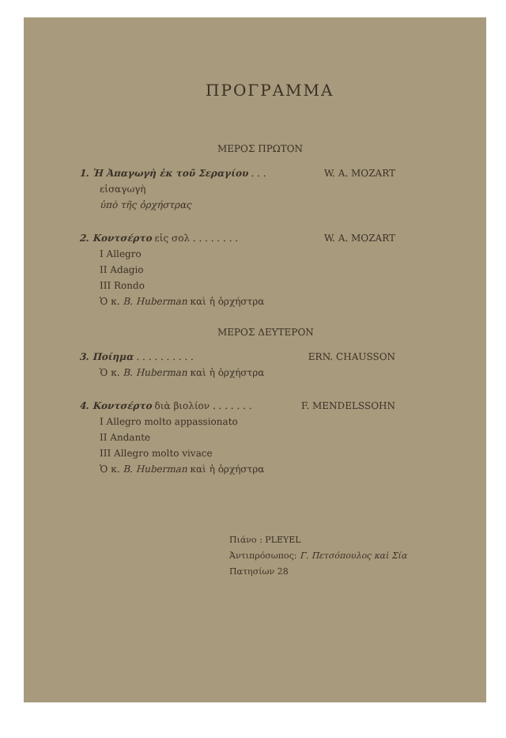ΠΡΟΓΡΑΜΜΑ
ΜΕΡΟΣ ΠΡΩΤΟΝ
1. Ἡ Ἀπαγωγὴ ἐκ τοῦ Σεραγίου . . . W. A. MOZART
εἰσαγωγὴ
ὑπὸ τῆς ὀρχήστρας
2. Κοντσέρτο εἰς σολ . . . . . . . . W. A. MOZART
I Allegro
II Adagio
III Rondo
Ὁ κ. B. Huberman καὶ ἡ ὀρχήστρα
ΜΕΡΟΣ ΔΕΥΤΕΡΟΝ
3. Ποίημα . . . . . . . . . . ERN. CHAUSSON
Ὁ κ. B. Huberman καὶ ἡ ὀρχήστρα
4. Κοντσέρτο διὰ βιολίον . . . . . . . F. MENDELSSOHN
I Allegro molto appassionato
II Andante
III Allegro molto vivace
Ὁ κ. B. Huberman καὶ ἡ ὀρχήστρα
Πιάνο : PLEYEL
Ἀντιπρόσωπος: Γ. Πετσόπουλος καὶ Σία
Πατησίων 28